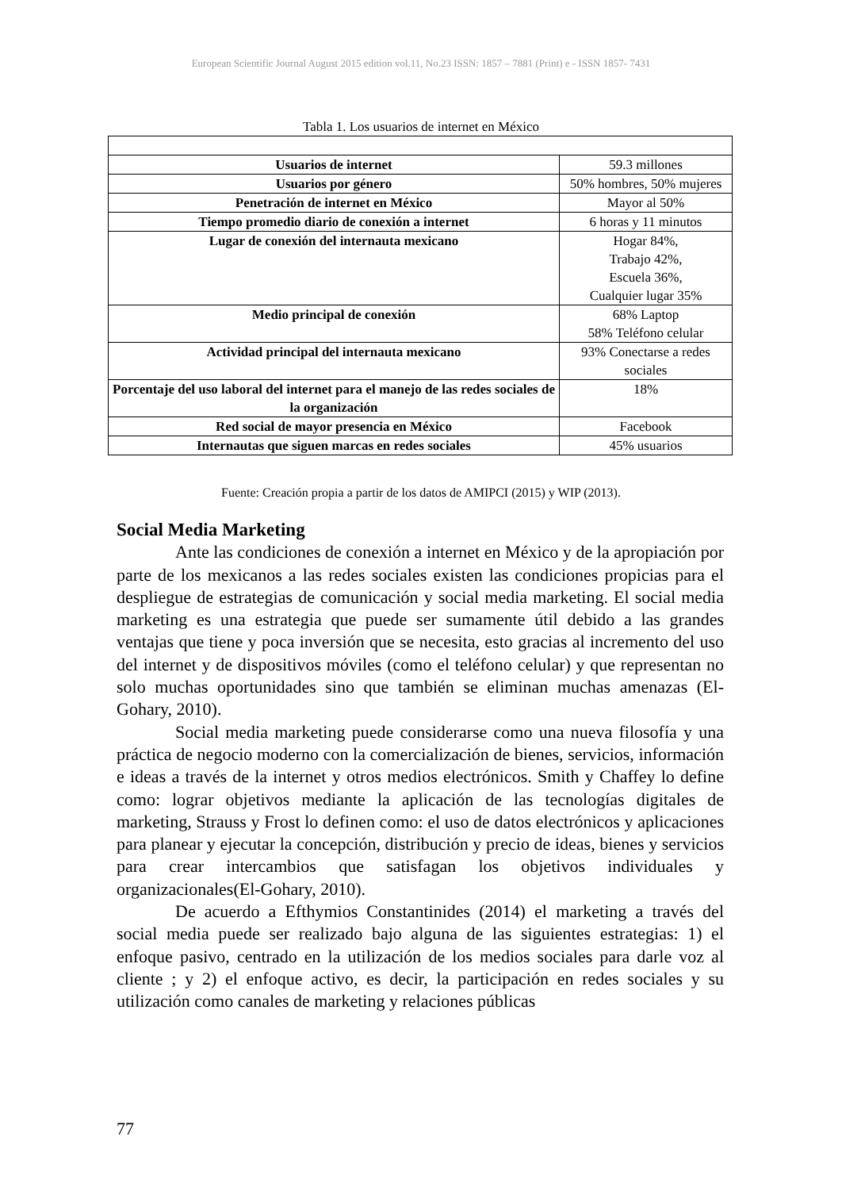European Scientific Journal August 2015 edition vol.11, No.23 ISSN: 1857 – 7881 (Print) e - ISSN 1857- 7431
Tabla 1. Los usuarios de internet en México
| Usuarios de internet | 59.3 millones |
| Usuarios por género | 50% hombres, 50% mujeres |
| Penetración de internet en México | Mayor al 50% |
| Tiempo promedio diario de conexión a internet | 6 horas y 11 minutos |
| Lugar de conexión del internauta mexicano | Hogar 84%, Trabajo 42%, Escuela 36%, Cualquier lugar 35% |
| Medio principal de conexión | 68% Laptop 58% Teléfono celular |
| Actividad principal del internauta mexicano | 93% Conectarse a redes sociales |
| Porcentaje del uso laboral del internet para el manejo de las redes sociales de la organización | 18% |
| Red social de mayor presencia en México | Facebook |
| Internautas que siguen marcas en redes sociales | 45% usuarios |
Fuente: Creación propia a partir de los datos de AMIPCI (2015) y WIP (2013).
Social Media Marketing
Ante las condiciones de conexión a internet en México y de la apropiación por parte de los mexicanos a las redes sociales existen las condiciones propicias para el despliegue de estrategias de comunicación y social media marketing. El social media marketing es una estrategia que puede ser sumamente útil debido a las grandes ventajas que tiene y poca inversión que se necesita, esto gracias al incremento del uso del internet y de dispositivos móviles (como el teléfono celular) y que representan no solo muchas oportunidades sino que también se eliminan muchas amenazas (El-Gohary, 2010).
Social media marketing puede considerarse como una nueva filosofía y una práctica de negocio moderno con la comercialización de bienes, servicios, información e ideas a través de la internet y otros medios electrónicos. Smith y Chaffey lo define como: lograr objetivos mediante la aplicación de las tecnologías digitales de marketing, Strauss y Frost lo definen como: el uso de datos electrónicos y aplicaciones para planear y ejecutar la concepción, distribución y precio de ideas, bienes y servicios para crear intercambios que satisfagan los objetivos individuales y organizacionales(El-Gohary, 2010).
De acuerdo a Efthymios Constantinides (2014) el marketing a través del social media puede ser realizado bajo alguna de las siguientes estrategias: 1) el enfoque pasivo, centrado en la utilización de los medios sociales para darle voz al cliente ; y 2) el enfoque activo, es decir, la participación en redes sociales y su utilización como canales de marketing y relaciones públicas
77